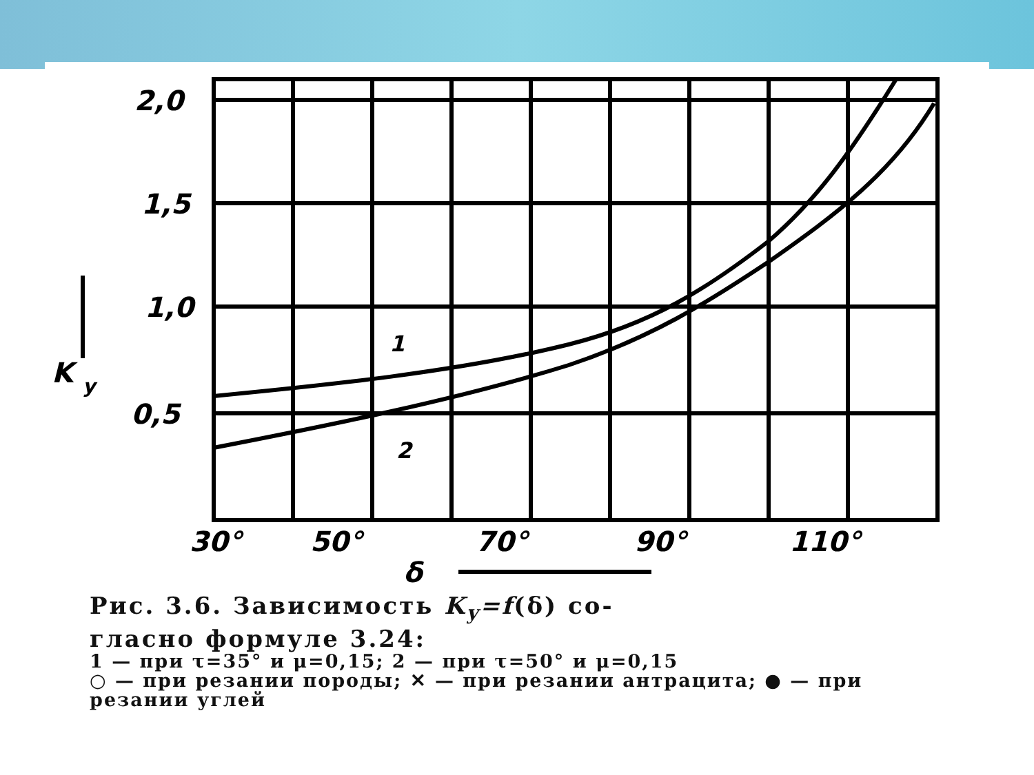2,0
1,5
1,0
0,5
30°
50°
70°
90°
110°
δ
K
y
1
2
Рис. 3.6. Зависимость K<sub>y</sub>=f(δ) со-
гласно формуле 3.24:
1 — при τ=35° и μ=0,15; 2 — при τ=50° и μ=0,15
○ — при резании породы; ✕ — при резании антрацита; ● — при резании углей